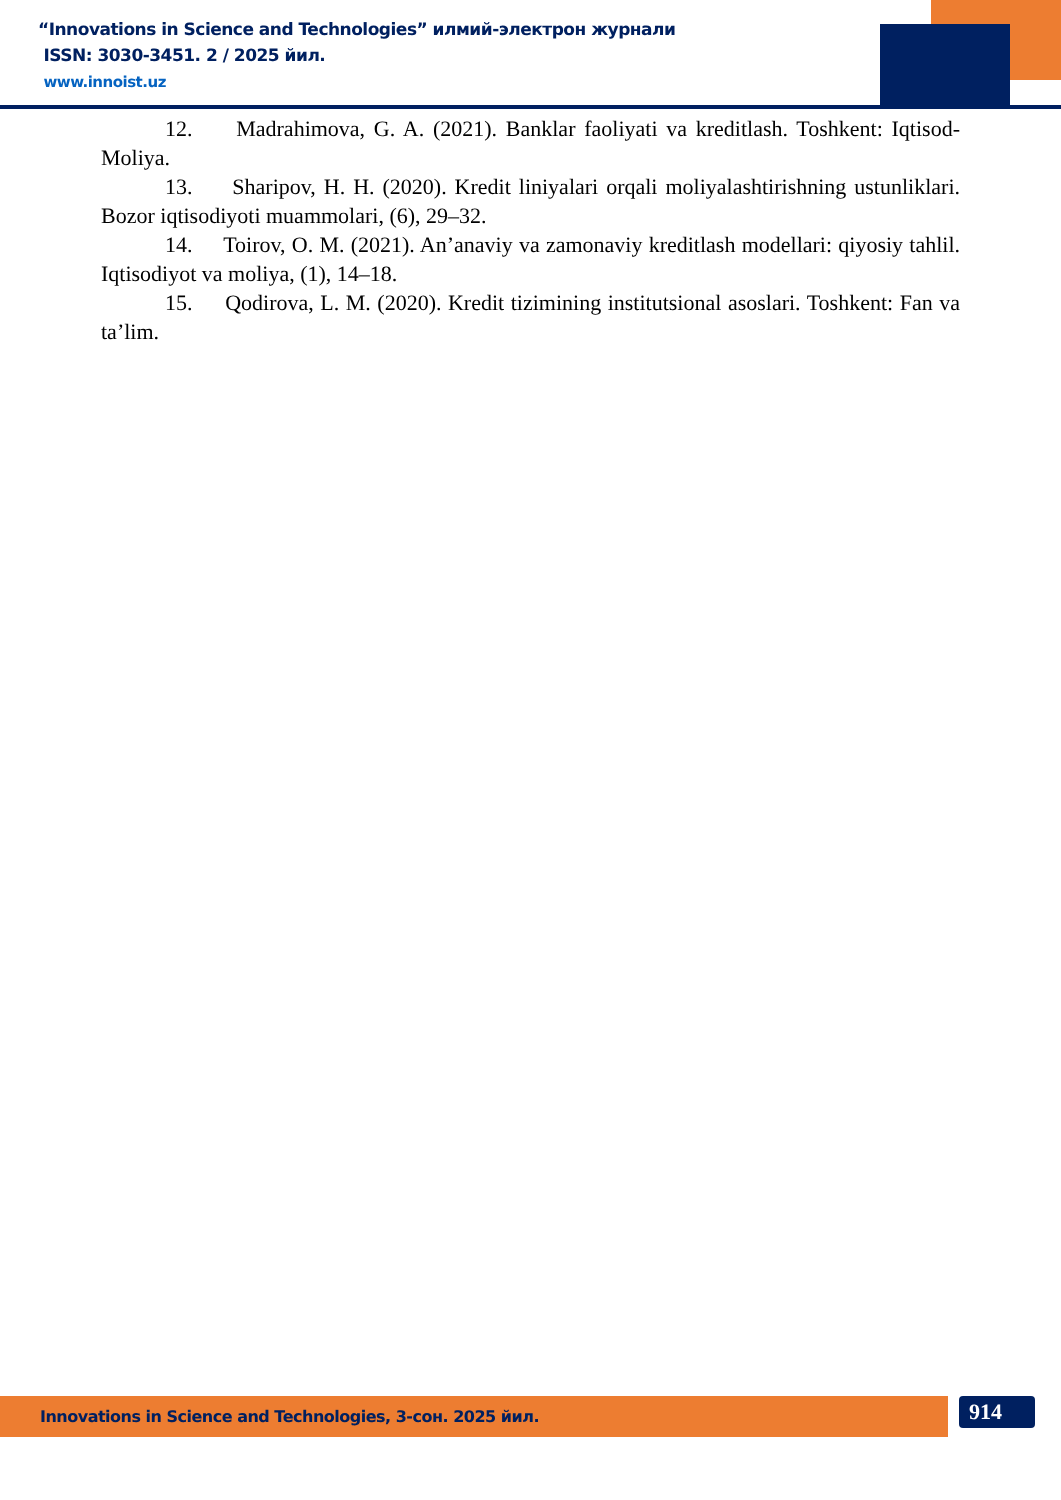“Innovations in Science and Technologies” илмий-электрон журнали
ISSN: 3030-3451. 2 / 2025 йил.
www.innoist.uz
12. Madrahimova, G. A. (2021). Banklar faoliyati va kreditlash. Toshkent: Iqtisod-Moliya.
13. Sharipov, H. H. (2020). Kredit liniyalari orqali moliyalashtirishning ustunliklari. Bozor iqtisodiyoti muammolari, (6), 29–32.
14. Toirov, O. M. (2021). An’anaviy va zamonaviy kreditlash modellari: qiyosiy tahlil. Iqtisodiyot va moliya, (1), 14–18.
15. Qodirova, L. M. (2020). Kredit tizimining institutsional asoslari. Toshkent: Fan va ta’lim.
Innovations in Science and Technologies, 3-сон. 2025 йил. 914